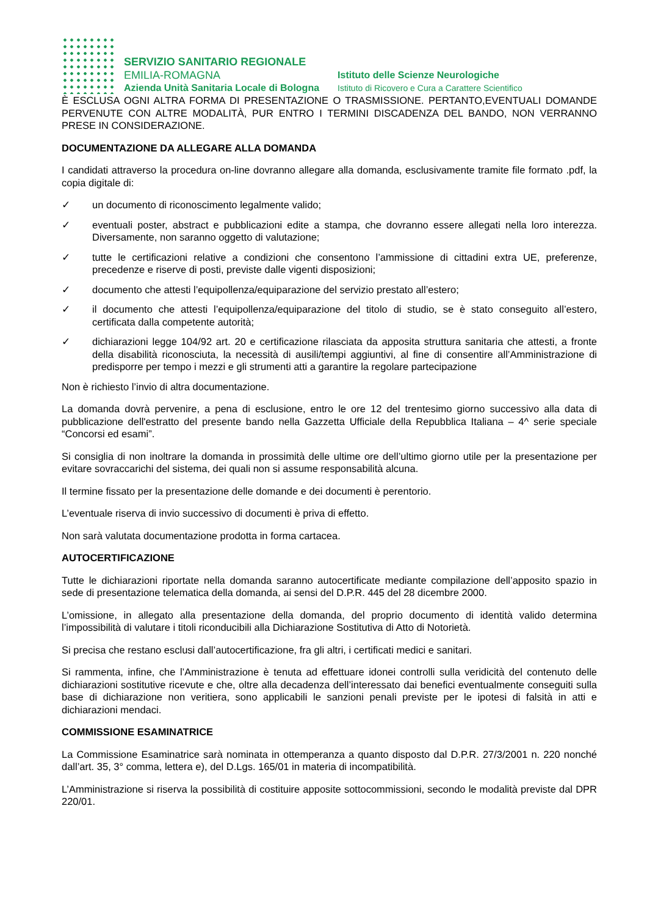SERVIZIO SANITARIO REGIONALE
EMILIA-ROMAGNA
Azienda Unità Sanitaria Locale di Bologna
Istituto delle Scienze Neurologiche
Istituto di Ricovero e Cura a Carattere Scientifico
È ESCLUSA OGNI ALTRA FORMA DI PRESENTAZIONE O TRASMISSIONE. PERTANTO,EVENTUALI DOMANDE PERVENUTE CON ALTRE MODALITÀ, PUR ENTRO I TERMINI DISCADENZA DEL BANDO, NON VERRANNO PRESE IN CONSIDERAZIONE.
DOCUMENTAZIONE DA ALLEGARE ALLA DOMANDA
I candidati attraverso la procedura on-line dovranno allegare alla domanda, esclusivamente tramite file formato .pdf, la copia digitale di:
✓ un documento di riconoscimento legalmente valido;
✓ eventuali poster, abstract e pubblicazioni edite a stampa, che dovranno essere allegati nella loro interezza. Diversamente, non saranno oggetto di valutazione;
✓ tutte le certificazioni relative a condizioni che consentono l’ammissione di cittadini extra UE, preferenze, precedenze e riserve di posti, previste dalle vigenti disposizioni;
✓ documento che attesti l’equipollenza/equiparazione del servizio prestato all’estero;
✓ il documento che attesti l’equipollenza/equiparazione del titolo di studio, se è stato conseguito all’estero, certificata dalla competente autorità;
✓ dichiarazioni legge 104/92 art. 20 e certificazione rilasciata da apposita struttura sanitaria che attesti, a fronte della disabilità riconosciuta, la necessità di ausili/tempi aggiuntivi, al fine di consentire all’Amministrazione di predisporre per tempo i mezzi e gli strumenti atti a garantire la regolare partecipazione
Non è richiesto l’invio di altra documentazione.
La domanda dovrà pervenire, a pena di esclusione, entro le ore 12 del trentesimo giorno successivo alla data di pubblicazione dell'estratto del presente bando nella Gazzetta Ufficiale della Repubblica Italiana – 4^ serie speciale “Concorsi ed esami”.
Si consiglia di non inoltrare la domanda in prossimità delle ultime ore dell’ultimo giorno utile per la presentazione per evitare sovraccarichi del sistema, dei quali non si assume responsabilità alcuna.
Il termine fissato per la presentazione delle domande e dei documenti è perentorio.
L’eventuale riserva di invio successivo di documenti è priva di effetto.
Non sarà valutata documentazione prodotta in forma cartacea.
AUTOCERTIFICAZIONE
Tutte le dichiarazioni riportate nella domanda saranno autocertificate mediante compilazione dell’apposito spazio in sede di presentazione telematica della domanda, ai sensi del D.P.R. 445 del 28 dicembre 2000.
L’omissione, in allegato alla presentazione della domanda, del proprio documento di identità valido determina l’impossibilità di valutare i titoli riconducibili alla Dichiarazione Sostitutiva di Atto di Notorietà.
Si precisa che restano esclusi dall’autocertificazione, fra gli altri, i certificati medici e sanitari.
Si rammenta, infine, che l’Amministrazione è tenuta ad effettuare idonei controlli sulla veridicità del contenuto delle dichiarazioni sostitutive ricevute e che, oltre alla decadenza dell’interessato dai benefici eventualmente conseguiti sulla base di dichiarazione non veritiera, sono applicabili le sanzioni penali previste per le ipotesi di falsità in atti e dichiarazioni mendaci.
COMMISSIONE ESAMINATRICE
La Commissione Esaminatrice sarà nominata in ottemperanza a quanto disposto dal D.P.R. 27/3/2001 n. 220 nonché dall’art. 35, 3° comma, lettera e), del D.Lgs. 165/01 in materia di incompatibilità.
L’Amministrazione si riserva la possibilità di costituire apposite sottocommissioni, secondo le modalità previste dal DPR 220/01.